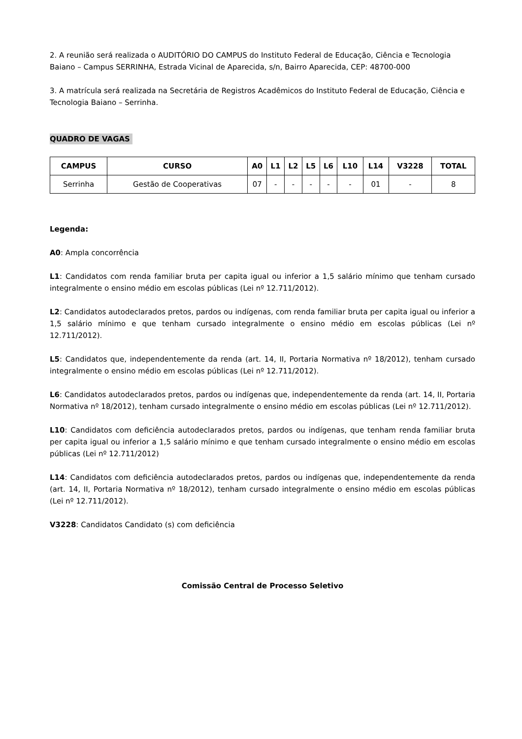2. A reunião será realizada o AUDITÓRIO DO CAMPUS do Instituto Federal de Educação, Ciência e Tecnologia Baiano – Campus SERRINHA, Estrada Vicinal de Aparecida, s/n, Bairro Aparecida, CEP: 48700-000
3. A matrícula será realizada na Secretária de Registros Acadêmicos do Instituto Federal de Educação, Ciência e Tecnologia Baiano – Serrinha.
QUADRO DE VAGAS
| CAMPUS | CURSO | A0 | L1 | L2 | L5 | L6 | L10 | L14 | V3228 | TOTAL |
| --- | --- | --- | --- | --- | --- | --- | --- | --- | --- | --- |
| Serrinha | Gestão de Cooperativas | 07 | - | - | - | - | - | 01 | - | 8 |
Legenda:
A0: Ampla concorrência
L1: Candidatos com renda familiar bruta per capita igual ou inferior a 1,5 salário mínimo que tenham cursado integralmente o ensino médio em escolas públicas (Lei nº 12.711/2012).
L2: Candidatos autodeclarados pretos, pardos ou indígenas, com renda familiar bruta per capita igual ou inferior a 1,5 salário mínimo e que tenham cursado integralmente o ensino médio em escolas públicas (Lei nº 12.711/2012).
L5: Candidatos que, independentemente da renda (art. 14, II, Portaria Normativa nº 18/2012), tenham cursado integralmente o ensino médio em escolas públicas (Lei nº 12.711/2012).
L6: Candidatos autodeclarados pretos, pardos ou indígenas que, independentemente da renda (art. 14, II, Portaria Normativa nº 18/2012), tenham cursado integralmente o ensino médio em escolas públicas (Lei nº 12.711/2012).
L10: Candidatos com deficiência autodeclarados pretos, pardos ou indígenas, que tenham renda familiar bruta per capita igual ou inferior a 1,5 salário mínimo e que tenham cursado integralmente o ensino médio em escolas públicas (Lei nº 12.711/2012)
L14: Candidatos com deficiência autodeclarados pretos, pardos ou indígenas que, independentemente da renda (art. 14, II, Portaria Normativa nº 18/2012), tenham cursado integralmente o ensino médio em escolas públicas (Lei nº 12.711/2012).
V3228: Candidatos Candidato (s) com deficiência
Comissão Central de Processo Seletivo